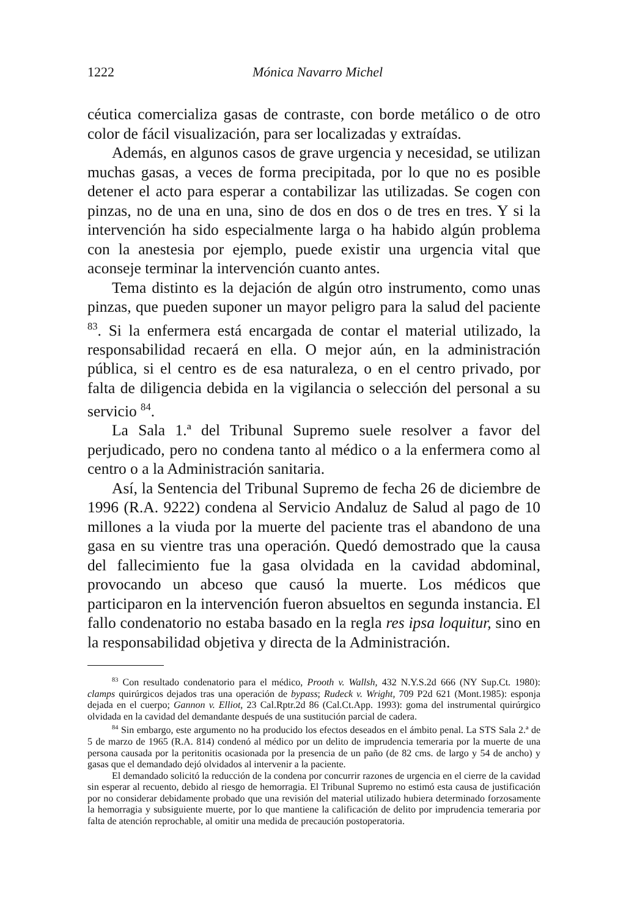1222 Mónica Navarro Michel
céutica comercializa gasas de contraste, con borde metálico o de otro color de fácil visualización, para ser localizadas y extraídas.
Además, en algunos casos de grave urgencia y necesidad, se utilizan muchas gasas, a veces de forma precipitada, por lo que no es posible detener el acto para esperar a contabilizar las utilizadas. Se cogen con pinzas, no de una en una, sino de dos en dos o de tres en tres. Y si la intervención ha sido especialmente larga o ha habido algún problema con la anestesia por ejemplo, puede existir una urgencia vital que aconseje terminar la intervención cuanto antes.
Tema distinto es la dejación de algún otro instrumento, como unas pinzas, que pueden suponer un mayor peligro para la salud del paciente <sup>83</sup>. Si la enfermera está encargada de contar el material utilizado, la responsabilidad recaerá en ella. O mejor aún, en la administración pública, si el centro es de esa naturaleza, o en el centro privado, por falta de diligencia debida en la vigilancia o selección del personal a su servicio <sup>84</sup>.
La Sala 1.ª del Tribunal Supremo suele resolver a favor del perjudicado, pero no condena tanto al médico o a la enfermera como al centro o a la Administración sanitaria.
Así, la Sentencia del Tribunal Supremo de fecha 26 de diciembre de 1996 (R.A. 9222) condena al Servicio Andaluz de Salud al pago de 10 millones a la viuda por la muerte del paciente tras el abandono de una gasa en su vientre tras una operación. Quedó demostrado que la causa del fallecimiento fue la gasa olvidada en la cavidad abdominal, provocando un abceso que causó la muerte. Los médicos que participaron en la intervención fueron absueltos en segunda instancia. El fallo condenatorio no estaba basado en la regla res ipsa loquitur, sino en la responsabilidad objetiva y directa de la Administración.
<sup>83</sup> Con resultado condenatorio para el médico, Prooth v. Wallsh, 432 N.Y.S.2d 666 (NY Sup.Ct. 1980): clamps quirúrgicos dejados tras una operación de bypass; Rudeck v. Wright, 709 P2d 621 (Mont.1985): esponja dejada en el cuerpo; Gannon v. Elliot, 23 Cal.Rptr.2d 86 (Cal.Ct.App. 1993): goma del instrumental quirúrgico olvidada en la cavidad del demandante después de una sustitución parcial de cadera.
<sup>84</sup> Sin embargo, este argumento no ha producido los efectos deseados en el ámbito penal. La STS Sala 2.ª de 5 de marzo de 1965 (R.A. 814) condenó al médico por un delito de imprudencia temeraria por la muerte de una persona causada por la peritonitis ocasionada por la presencia de un paño (de 82 cms. de largo y 54 de ancho) y gasas que el demandado dejó olvidados al intervenir a la paciente.
El demandado solicitó la reducción de la condena por concurrir razones de urgencia en el cierre de la cavidad sin esperar al recuento, debido al riesgo de hemorragia. El Tribunal Supremo no estimó esta causa de justificación por no considerar debidamente probado que una revisión del material utilizado hubiera determinado forzosamente la hemorragia y subsiguiente muerte, por lo que mantiene la calificación de delito por imprudencia temeraria por falta de atención reprochable, al omitir una medida de precaución postoperatoria.